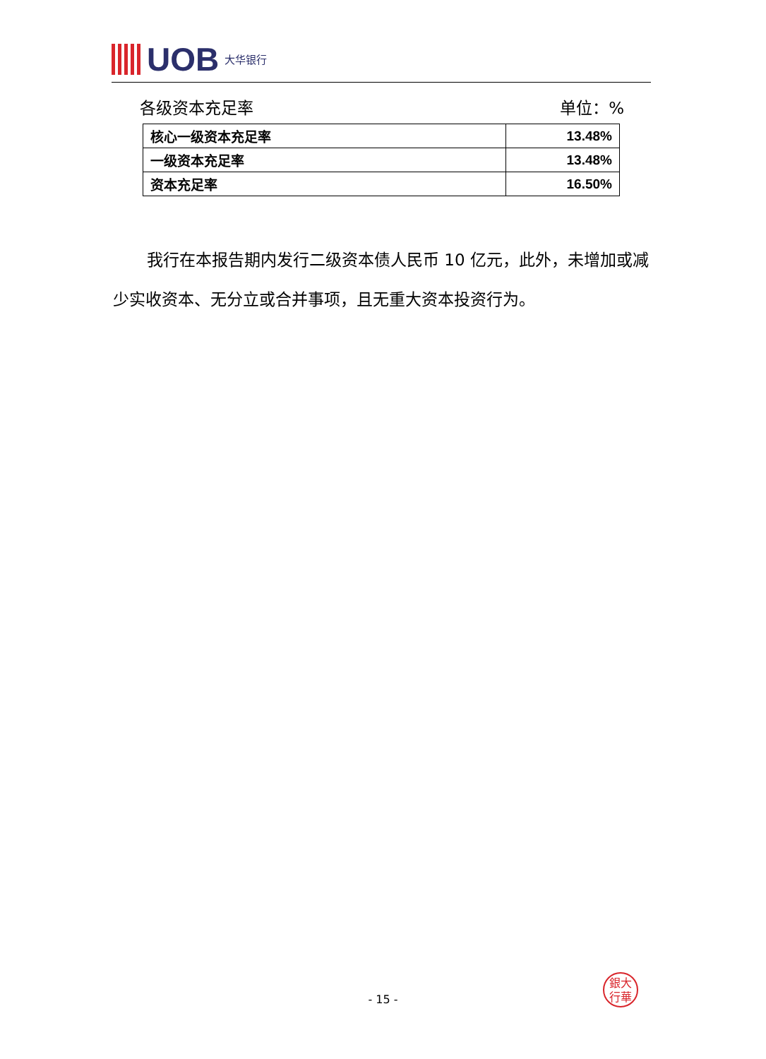UOB 大华银行
各级资本充足率 单位：%
| 核心一级资本充足率 | 13.48% |
| 一级资本充足率 | 13.48% |
| 资本充足率 | 16.50% |
我行在本报告期内发行二级资本债人民币 10 亿元，此外，未增加或减少实收资本、无分立或合并事项，且无重大资本投资行为。
銀大
行華
- 15 -